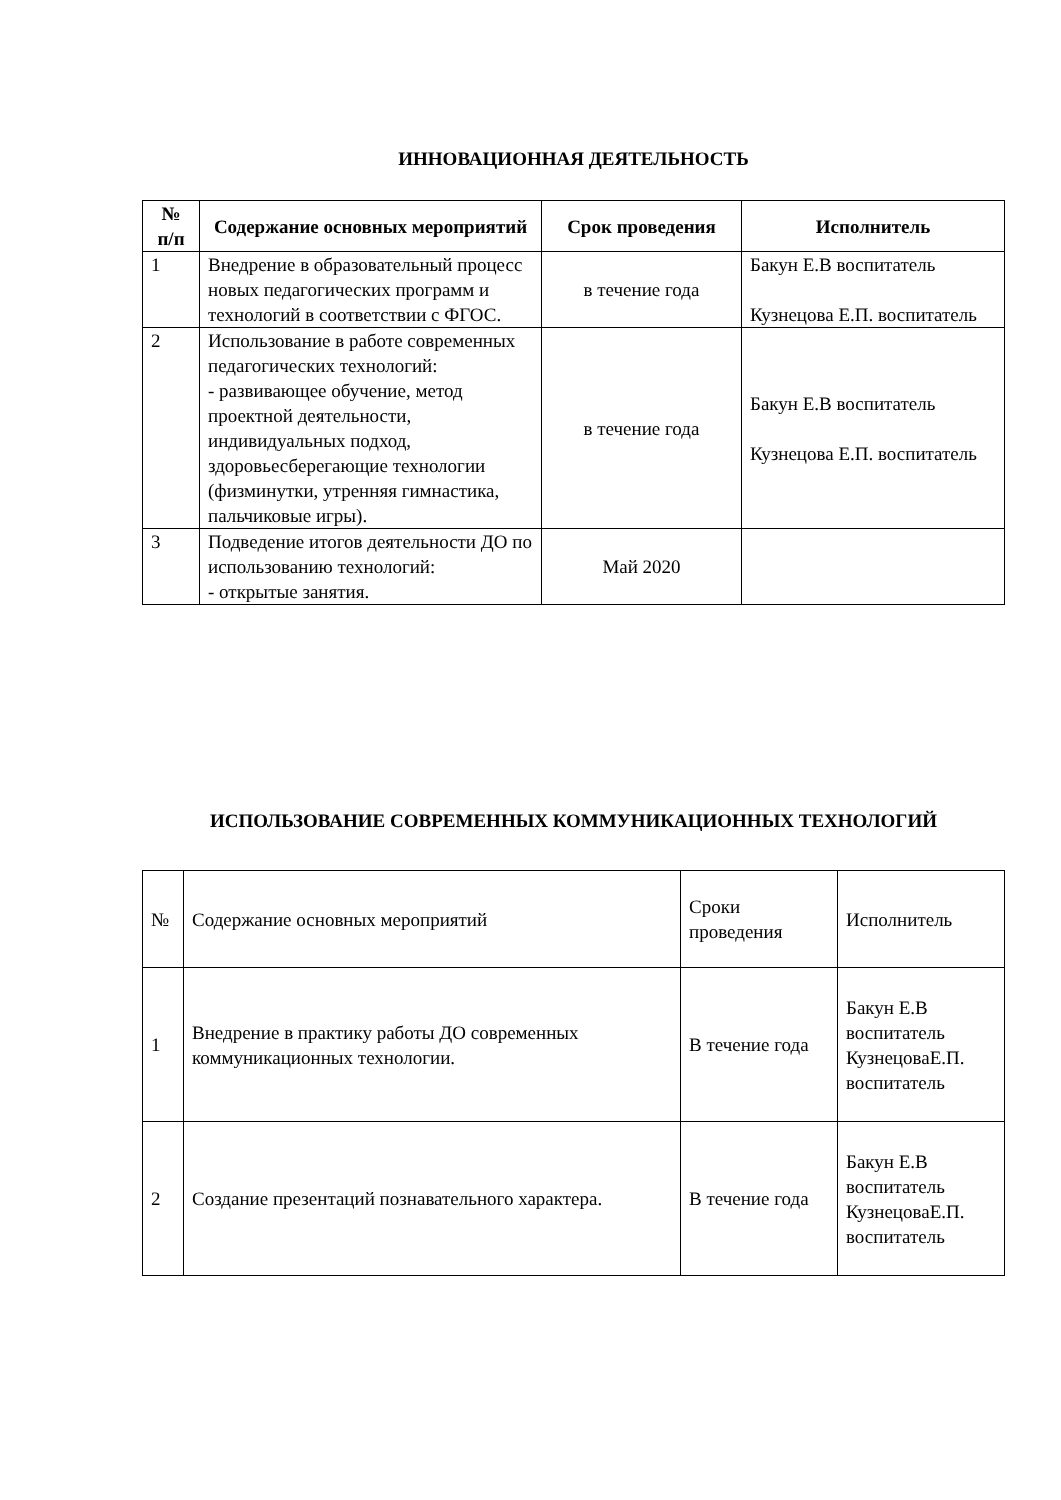ИННОВАЦИОННАЯ ДЕЯТЕЛЬНОСТЬ
| № п/п | Содержание основных мероприятий | Срок проведения | Исполнитель |
| --- | --- | --- | --- |
| 1 | Внедрение в образовательный процесс новых педагогических программ и технологий в соответствии с ФГОС. | в течение года | Бакун Е.В воспитатель Кузнецова Е.П. воспитатель |
| 2 | Использование в работе современных педагогических технологий: - развивающее обучение, метод проектной деятельности, индивидуальных подход, здоровьесберегающие технологии (физминутки, утренняя гимнастика, пальчиковые игры). | в течение года | Бакун Е.В воспитатель Кузнецова Е.П. воспитатель |
| 3 | Подведение итогов деятельности ДО по использованию технологий: - открытые занятия. | Май 2020 | |
ИСПОЛЬЗОВАНИЕ СОВРЕМЕННЫХ КОММУНИКАЦИОННЫХ ТЕХНОЛОГИЙ
| № | Содержание основных мероприятий | Сроки проведения | Исполнитель |
| 1 | Внедрение в практику работы ДО современных коммуникационных технологии. | В течение года | Бакун Е.В воспитатель КузнецоваЕ.П. воспитатель |
| 2 | Создание презентаций познавательного характера. | В течение года | Бакун Е.В воспитатель КузнецоваЕ.П. воспитатель |